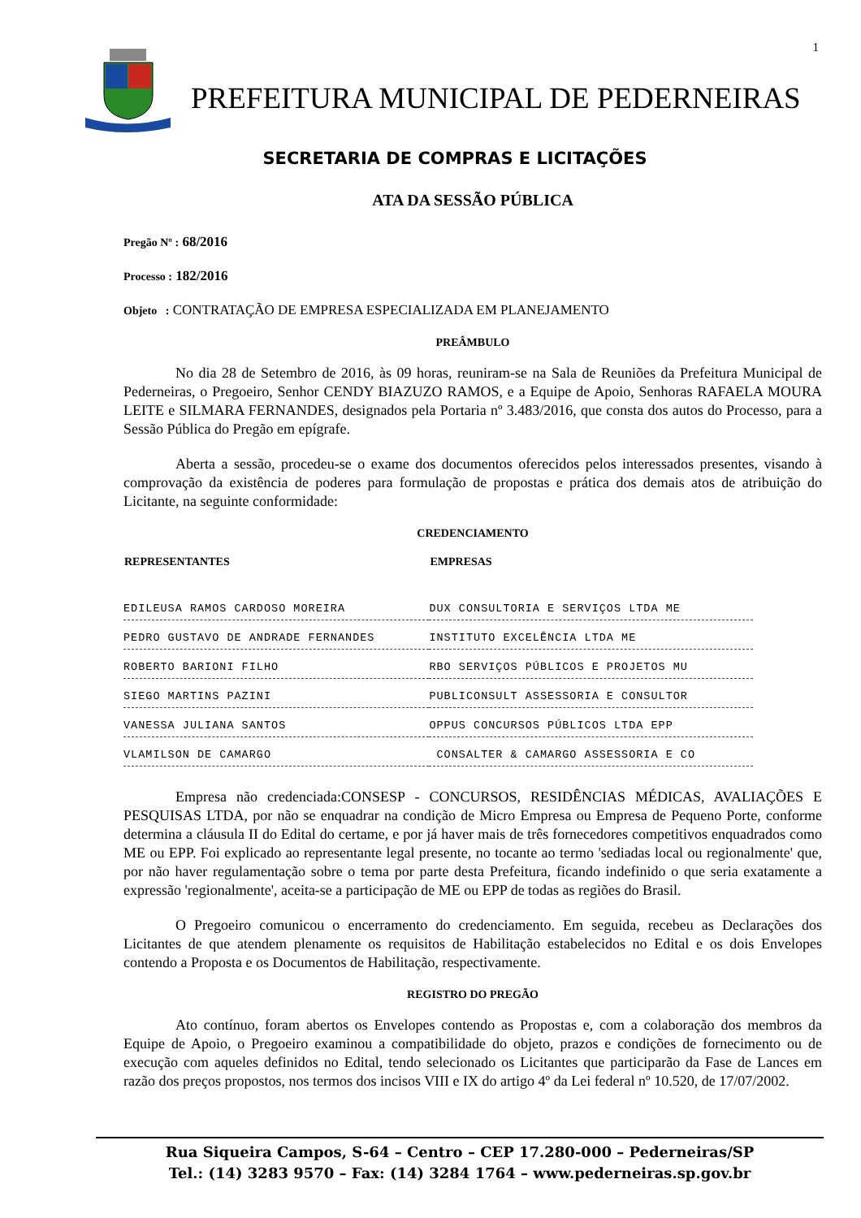1
PREFEITURA MUNICIPAL DE PEDERNEIRAS
SECRETARIA DE COMPRAS E LICITAÇÕES
ATA DA SESSÃO PÚBLICA
Pregão Nº : 68/2016
Processo : 182/2016
Objeto : CONTRATAÇÃO DE EMPRESA ESPECIALIZADA EM PLANEJAMENTO
PREÂMBULO
No dia 28 de Setembro de 2016, às 09 horas, reuniram-se na Sala de Reuniões da Prefeitura Municipal de Pederneiras, o Pregoeiro, Senhor CENDY BIAZUZO RAMOS, e a Equipe de Apoio, Senhoras RAFAELA MOURA LEITE e SILMARA FERNANDES, designados pela Portaria nº 3.483/2016, que consta dos autos do Processo, para a Sessão Pública do Pregão em epígrafe.
Aberta a sessão, procedeu-se o exame dos documentos oferecidos pelos interessados presentes, visando à comprovação da existência de poderes para formulação de propostas e prática dos demais atos de atribuição do Licitante, na seguinte conformidade:
CREDENCIAMENTO
| REPRESENTANTES | EMPRESAS |
| --- | --- |
| EDILEUSA RAMOS CARDOSO MOREIRA | DUX CONSULTORIA E SERVIÇOS LTDA ME |
| PEDRO GUSTAVO DE ANDRADE FERNANDES | INSTITUTO EXCELÊNCIA LTDA ME |
| ROBERTO BARIONI FILHO | RBO SERVIÇOS PÚBLICOS E PROJETOS MU |
| SIEGO MARTINS PAZINI | PUBLICONSULT ASSESSORIA E CONSULTOR |
| VANESSA JULIANA SANTOS | OPPUS CONCURSOS PÚBLICOS LTDA EPP |
| VLAMILSON DE CAMARGO | CONSALTER & CAMARGO ASSESSORIA E CO |
Empresa não credenciada:CONSESP - CONCURSOS, RESIDÊNCIAS MÉDICAS, AVALIAÇÕES E PESQUISAS LTDA, por não se enquadrar na condição de Micro Empresa ou Empresa de Pequeno Porte, conforme determina a cláusula II do Edital do certame, e por já haver mais de três fornecedores competitivos enquadrados como ME ou EPP. Foi explicado ao representante legal presente, no tocante ao termo 'sediadas local ou regionalmente' que, por não haver regulamentação sobre o tema por parte desta Prefeitura, ficando indefinido o que seria exatamente a expressão 'regionalmente', aceita-se a participação de ME ou EPP de todas as regiões do Brasil.
O Pregoeiro comunicou o encerramento do credenciamento. Em seguida, recebeu as Declarações dos Licitantes de que atendem plenamente os requisitos de Habilitação estabelecidos no Edital e os dois Envelopes contendo a Proposta e os Documentos de Habilitação, respectivamente.
REGISTRO DO PREGÃO
Ato contínuo, foram abertos os Envelopes contendo as Propostas e, com a colaboração dos membros da Equipe de Apoio, o Pregoeiro examinou a compatibilidade do objeto, prazos e condições de fornecimento ou de execução com aqueles definidos no Edital, tendo selecionado os Licitantes que participarão da Fase de Lances em razão dos preços propostos, nos termos dos incisos VIII e IX do artigo 4º da Lei federal nº 10.520, de 17/07/2002.
Rua Siqueira Campos, S-64 – Centro – CEP 17.280-000 – Pederneiras/SP
Tel.: (14) 3283 9570 – Fax: (14) 3284 1764 – www.pederneiras.sp.gov.br